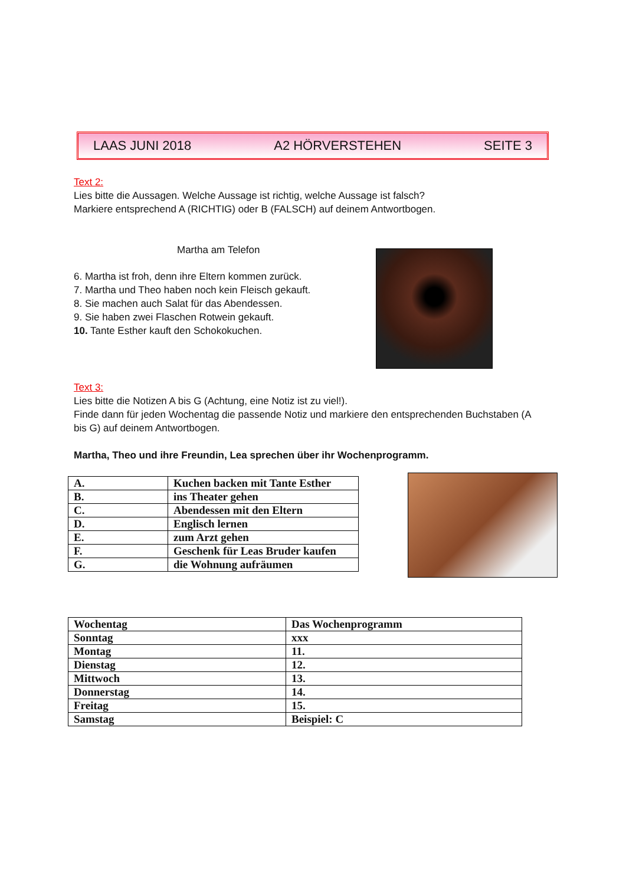LAAS JUNI 2018 A2 HÖRVERSTEHEN SEITE 3
Text 2:
Lies bitte die Aussagen. Welche Aussage ist richtig, welche Aussage ist falsch?
Markiere entsprechend A (RICHTIG) oder B (FALSCH) auf deinem Antwortbogen.
Martha am Telefon
6. Martha ist froh, denn ihre Eltern kommen zurück.
7. Martha und Theo haben noch kein Fleisch gekauft.
8. Sie machen auch Salat für das Abendessen.
9. Sie haben zwei Flaschen Rotwein gekauft.
10. Tante Esther kauft den Schokokuchen.
Text 3:
Lies bitte die Notizen A bis G (Achtung, eine Notiz ist zu viel!).
Finde dann für jeden Wochentag die passende Notiz und markiere den entsprechenden Buchstaben (A
bis G) auf deinem Antwortbogen.
Martha, Theo und ihre Freundin, Lea sprechen über ihr Wochenprogramm.
| A. | Kuchen backen mit Tante Esther |
| B. | ins Theater gehen |
| C. | Abendessen mit den Eltern |
| D. | Englisch lernen |
| E. | zum Arzt gehen |
| F. | Geschenk für Leas Bruder kaufen |
| G. | die Wohnung aufräumen |
| Wochentag | Das Wochenprogramm |
| Sonntag | xxx |
| Montag | 11. |
| Dienstag | 12. |
| Mittwoch | 13. |
| Donnerstag | 14. |
| Freitag | 15. |
| Samstag | Beispiel: C |